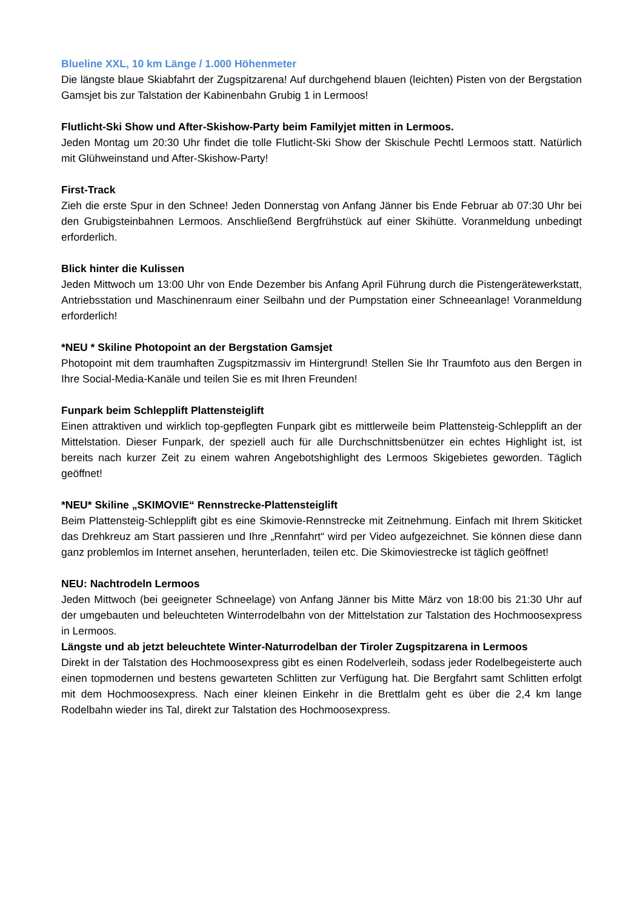Blueline XXL, 10 km Länge / 1.000 Höhenmeter
Die längste blaue Skiabfahrt der Zugspitzarena! Auf durchgehend blauen (leichten) Pisten von der Bergstation Gamsjet bis zur Talstation der Kabinenbahn Grubig 1 in Lermoos!
Flutlicht-Ski Show und After-Skishow-Party beim Familyjet mitten in Lermoos.
Jeden Montag um 20:30 Uhr findet die tolle Flutlicht-Ski Show der Skischule Pechtl Lermoos statt. Natürlich mit Glühweinstand und After-Skishow-Party!
First-Track
Zieh die erste Spur in den Schnee! Jeden Donnerstag von Anfang Jänner bis Ende Februar ab 07:30 Uhr bei den Grubigsteinbahnen Lermoos. Anschließend Bergfrühstück auf einer Skihütte. Voranmeldung unbedingt erforderlich.
Blick hinter die Kulissen
Jeden Mittwoch um 13:00 Uhr von Ende Dezember bis Anfang April Führung durch die Pistengerätewerkstatt, Antriebsstation und Maschinenraum einer Seilbahn und der Pumpstation einer Schneeanlage! Voranmeldung erforderlich!
*NEU * Skiline Photopoint an der Bergstation Gamsjet
Photopoint mit dem traumhaften Zugspitzmassiv im Hintergrund! Stellen Sie Ihr Traumfoto aus den Bergen in Ihre Social-Media-Kanäle und teilen Sie es mit Ihren Freunden!
Funpark beim Schlepplift Plattensteiglift
Einen attraktiven und wirklich top-gepflegten Funpark gibt es mittlerweile beim Plattensteig-Schlepplift an der Mittelstation. Dieser Funpark, der speziell auch für alle Durchschnittsbenützer ein echtes Highlight ist, ist bereits nach kurzer Zeit zu einem wahren Angebotshighlight des Lermoos Skigebietes geworden. Täglich geöffnet!
*NEU* Skiline „SKIMOVIE“ Rennstrecke-Plattensteiglift
Beim Plattensteig-Schlepplift gibt es eine Skimovie-Rennstrecke mit Zeitnehmung. Einfach mit Ihrem Skiticket das Drehkreuz am Start passieren und Ihre „Rennfahrt“ wird per Video aufgezeichnet. Sie können diese dann ganz problemlos im Internet ansehen, herunterladen, teilen etc. Die Skimoviestrecke ist täglich geöffnet!
NEU: Nachtrodeln Lermoos
Jeden Mittwoch (bei geeigneter Schneelage) von Anfang Jänner bis Mitte März von 18:00 bis 21:30 Uhr auf der umgebauten und beleuchteten Winterrodelbahn von der Mittelstation zur Talstation des Hochmoosexpress in Lermoos.
Längste und ab jetzt beleuchtete Winter-Naturrodelban der Tiroler Zugspitzarena in Lermoos
Direkt in der Talstation des Hochmoosexpress gibt es einen Rodelverleih, sodass jeder Rodelbegeisterte auch einen topmodernen und bestens gewarteten Schlitten zur Verfügung hat. Die Bergfahrt samt Schlitten erfolgt mit dem Hochmoosexpress. Nach einer kleinen Einkehr in die Brettlalm geht es über die 2,4 km lange Rodelbahn wieder ins Tal, direkt zur Talstation des Hochmoosexpress.